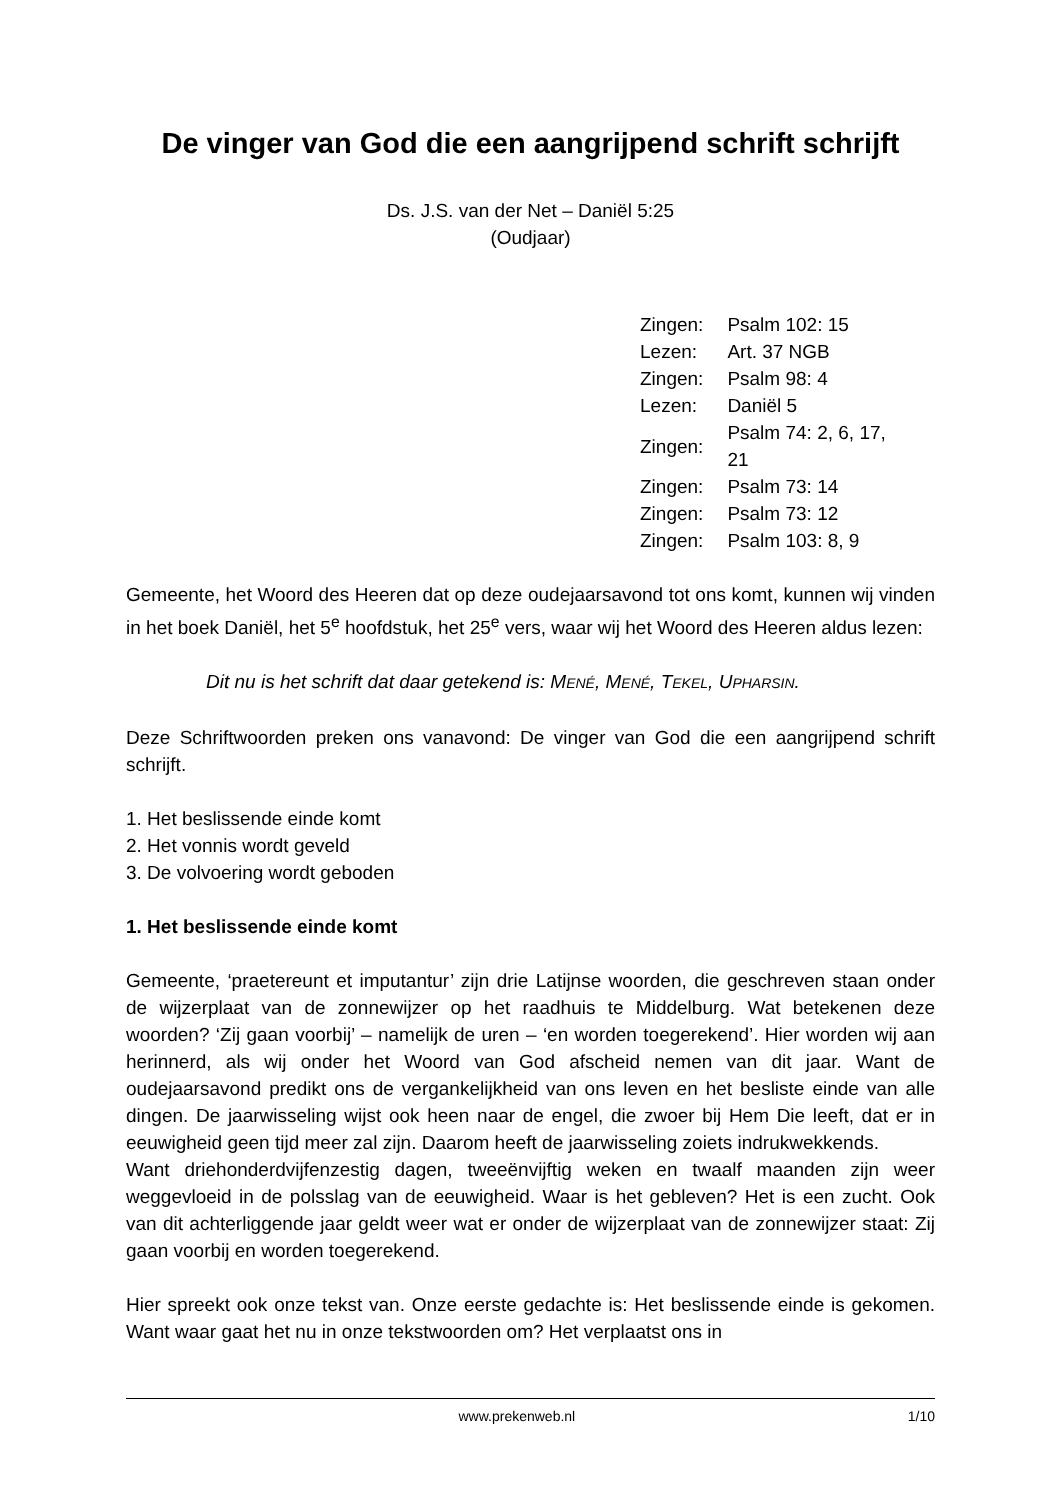De vinger van God die een aangrijpend schrift schrijft
Ds. J.S. van der Net – Daniël 5:25
(Oudjaar)
| Zingen: | Psalm 102: 15 |
| Lezen: | Art. 37 NGB |
| Zingen: | Psalm 98: 4 |
| Lezen: | Daniël 5 |
| Zingen: | Psalm 74: 2, 6, 17, 21 |
| Zingen: | Psalm 73: 14 |
| Zingen: | Psalm 73: 12 |
| Zingen: | Psalm 103: 8, 9 |
Gemeente, het Woord des Heeren dat op deze oudejaarsavond tot ons komt, kunnen wij vinden in het boek Daniël, het 5<sup>e</sup> hoofdstuk, het 25<sup>e</sup> vers, waar wij het Woord des Heeren aldus lezen:
Dit nu is het schrift dat daar getekend is: MENÉ, MENÉ, TEKEL, UPHARSIN.
Deze Schriftwoorden preken ons vanavond: De vinger van God die een aangrijpend schrift schrijft.
1. Het beslissende einde komt
2. Het vonnis wordt geveld
3. De volvoering wordt geboden
1. Het beslissende einde komt
Gemeente, ‘praetereunt et imputantur’ zijn drie Latijnse woorden, die geschreven staan onder de wijzerplaat van de zonnewijzer op het raadhuis te Middelburg. Wat betekenen deze woorden? ‘Zij gaan voorbij’ – namelijk de uren – ‘en worden toegerekend’. Hier worden wij aan herinnerd, als wij onder het Woord van God afscheid nemen van dit jaar. Want de oudejaarsavond predikt ons de vergankelijkheid van ons leven en het besliste einde van alle dingen. De jaarwisseling wijst ook heen naar de engel, die zwoer bij Hem Die leeft, dat er in eeuwigheid geen tijd meer zal zijn. Daarom heeft de jaarwisseling zoiets indrukwekkends.
Want driehonderdvijfenzestig dagen, tweeënvijftig weken en twaalf maanden zijn weer weggevloeid in de polsslag van de eeuwigheid. Waar is het gebleven? Het is een zucht. Ook van dit achterliggende jaar geldt weer wat er onder de wijzerplaat van de zonnewijzer staat: Zij gaan voorbij en worden toegerekend.
Hier spreekt ook onze tekst van. Onze eerste gedachte is: Het beslissende einde is gekomen. Want waar gaat het nu in onze tekstwoorden om? Het verplaatst ons in
www.prekenweb.nl 1/10